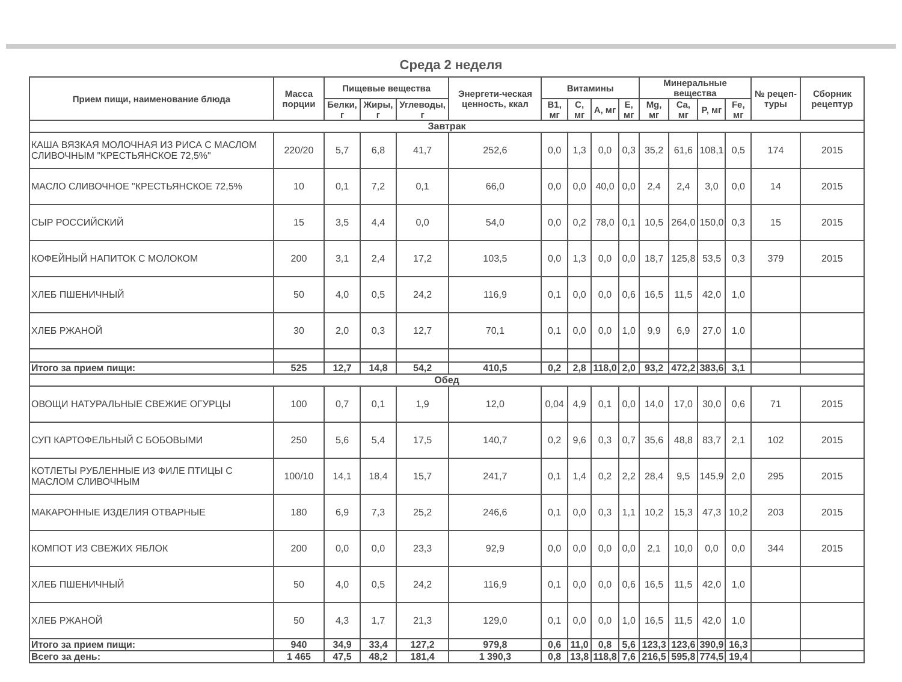Среда 2 неделя
| Прием пищи, наименование блюда | Масса порции | Пищевые вещества | | | Энергети-ческая ценность, ккал | Витамины | | | | Минеральные вещества | | | | № рецеп-туры | Сборник рецептур |
| --- | --- | --- | --- | --- | --- | --- | --- | --- | --- | --- | --- | --- | --- | --- | --- |
| | | Белки, г | Жиры, г | Углеводы, г | | В1, мг | С, мг | А, мг | Е, мг | Mg, мг | Ca, мг | P, мг | Fe, мг | | |
| Завтрак | | | | | | | | | | | | | | | |
| КАША ВЯЗКАЯ МОЛОЧНАЯ ИЗ РИСА С МАСЛОМ СЛИВОЧНЫМ "КРЕСТЬЯНСКОЕ 72,5%" | 220/20 | 5,7 | 6,8 | 41,7 | 252,6 | 0,0 | 1,3 | 0,0 | 0,3 | 35,2 | 61,6 | 108,1 | 0,5 | 174 | 2015 |
| МАСЛО СЛИВОЧНОЕ "КРЕСТЬЯНСКОЕ 72,5% | 10 | 0,1 | 7,2 | 0,1 | 66,0 | 0,0 | 0,0 | 40,0 | 0,0 | 2,4 | 2,4 | 3,0 | 0,0 | 14 | 2015 |
| СЫР РОССИЙСКИЙ | 15 | 3,5 | 4,4 | 0,0 | 54,0 | 0,0 | 0,2 | 78,0 | 0,1 | 10,5 | 264,0 | 150,0 | 0,3 | 15 | 2015 |
| КОФЕЙНЫЙ НАПИТОК С МОЛОКОМ | 200 | 3,1 | 2,4 | 17,2 | 103,5 | 0,0 | 1,3 | 0,0 | 0,0 | 18,7 | 125,8 | 53,5 | 0,3 | 379 | 2015 |
| ХЛЕБ ПШЕНИЧНЫЙ | 50 | 4,0 | 0,5 | 24,2 | 116,9 | 0,1 | 0,0 | 0,0 | 0,6 | 16,5 | 11,5 | 42,0 | 1,0 | | |
| ХЛЕБ РЖАНОЙ | 30 | 2,0 | 0,3 | 12,7 | 70,1 | 0,1 | 0,0 | 0,0 | 1,0 | 9,9 | 6,9 | 27,0 | 1,0 | | |
| Итого за прием пищи: | 525 | 12,7 | 14,8 | 54,2 | 410,5 | 0,2 | 2,8 | 118,0 | 2,0 | 93,2 | 472,2 | 383,6 | 3,1 | | |
| Обед | | | | | | | | | | | | | | | |
| ОВОЩИ НАТУРАЛЬНЫЕ СВЕЖИЕ ОГУРЦЫ | 100 | 0,7 | 0,1 | 1,9 | 12,0 | 0,04 | 4,9 | 0,1 | 0,0 | 14,0 | 17,0 | 30,0 | 0,6 | 71 | 2015 |
| СУП КАРТОФЕЛЬНЫЙ С БОБОВЫМИ | 250 | 5,6 | 5,4 | 17,5 | 140,7 | 0,2 | 9,6 | 0,3 | 0,7 | 35,6 | 48,8 | 83,7 | 2,1 | 102 | 2015 |
| КОТЛЕТЫ РУБЛЕННЫЕ ИЗ ФИЛЕ ПТИЦЫ С МАСЛОМ СЛИВОЧНЫМ | 100/10 | 14,1 | 18,4 | 15,7 | 241,7 | 0,1 | 1,4 | 0,2 | 2,2 | 28,4 | 9,5 | 145,9 | 2,0 | 295 | 2015 |
| МАКАРОННЫЕ ИЗДЕЛИЯ ОТВАРНЫЕ | 180 | 6,9 | 7,3 | 25,2 | 246,6 | 0,1 | 0,0 | 0,3 | 1,1 | 10,2 | 15,3 | 47,3 | 10,2 | 203 | 2015 |
| КОМПОТ ИЗ СВЕЖИХ ЯБЛОК | 200 | 0,0 | 0,0 | 23,3 | 92,9 | 0,0 | 0,0 | 0,0 | 0,0 | 2,1 | 10,0 | 0,0 | 0,0 | 344 | 2015 |
| ХЛЕБ ПШЕНИЧНЫЙ | 50 | 4,0 | 0,5 | 24,2 | 116,9 | 0,1 | 0,0 | 0,0 | 0,6 | 16,5 | 11,5 | 42,0 | 1,0 | | |
| ХЛЕБ РЖАНОЙ | 50 | 4,3 | 1,7 | 21,3 | 129,0 | 0,1 | 0,0 | 0,0 | 1,0 | 16,5 | 11,5 | 42,0 | 1,0 | | |
| Итого за прием пищи: | 940 | 34,9 | 33,4 | 127,2 | 979,8 | 0,6 | 11,0 | 0,8 | 5,6 | 123,3 | 123,6 | 390,9 | 16,3 | | |
| Всего за день: | 1 465 | 47,5 | 48,2 | 181,4 | 1 390,3 | 0,8 | 13,8 | 118,8 | 7,6 | 216,5 | 595,8 | 774,5 | 19,4 | | |